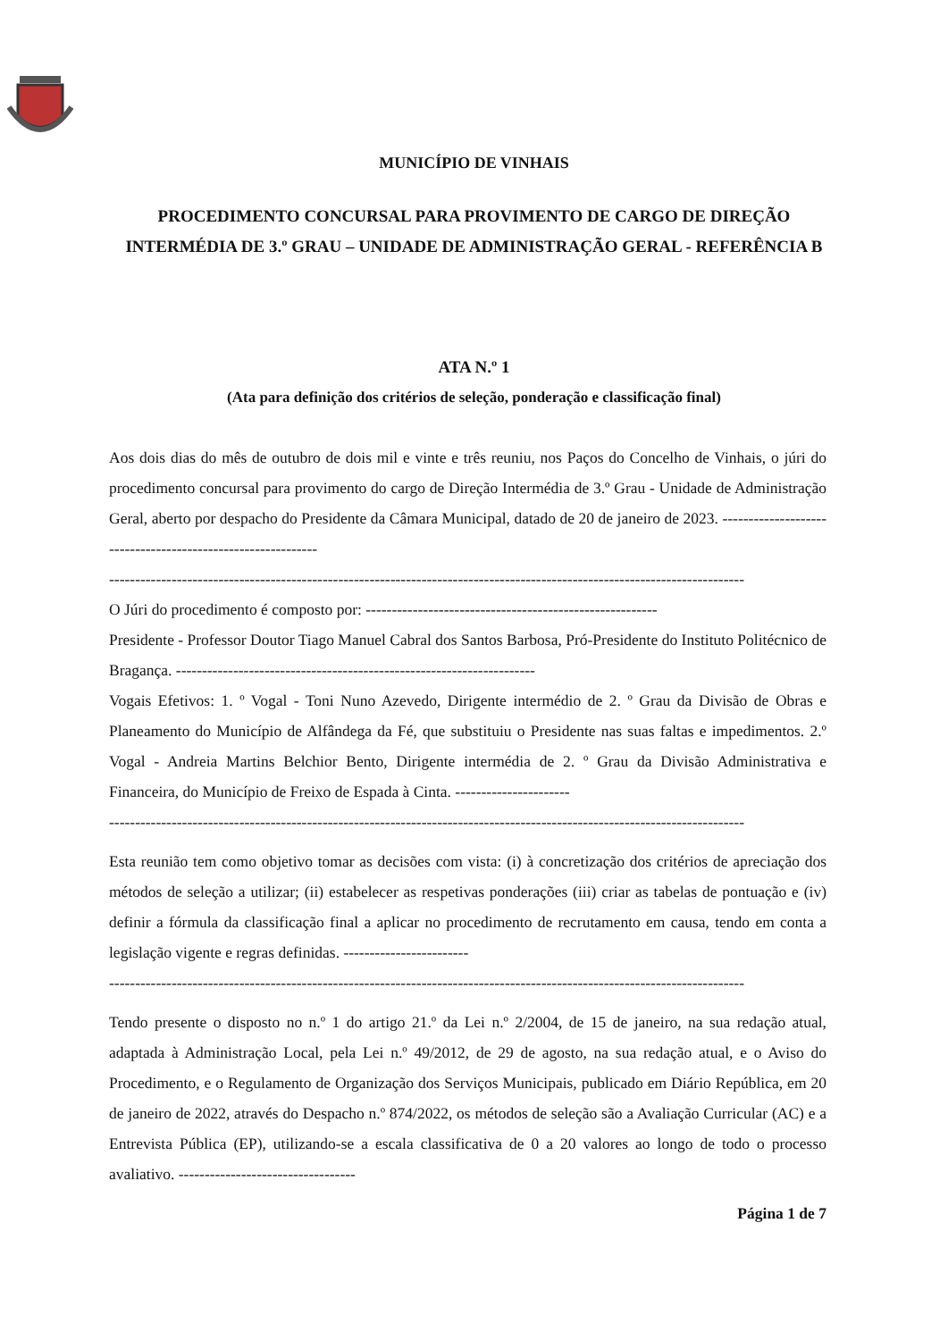MUNICÍPIO DE VINHAIS
PROCEDIMENTO CONCURSAL PARA PROVIMENTO DE CARGO DE DIREÇÃO INTERMÉDIA DE 3.º GRAU – UNIDADE DE ADMINISTRAÇÃO GERAL - REFERÊNCIA B
ATA N.º 1
(Ata para definição dos critérios de seleção, ponderação e classificação final)
Aos dois dias do mês de outubro de dois mil e vinte e três reuniu, nos Paços do Concelho de Vinhais, o júri do procedimento concursal para provimento do cargo de Direção Intermédia de 3.º Grau - Unidade de Administração Geral, aberto por despacho do Presidente da Câmara Municipal, datado de 20 de janeiro de 2023. ------------------------------------------------------------
--------------------------------------------------------------------------------------------------------------------------
O Júri do procedimento é composto por: --------------------------------------------------------
Presidente - Professor Doutor Tiago Manuel Cabral dos Santos Barbosa, Pró-Presidente do Instituto Politécnico de Bragança. ---------------------------------------------------------------------
Vogais Efetivos: 1. º Vogal - Toni Nuno Azevedo, Dirigente intermédio de 2. º Grau da Divisão de Obras e Planeamento do Município de Alfândega da Fé, que substituiu o Presidente nas suas faltas e impedimentos. 2.º Vogal - Andreia Martins Belchior Bento, Dirigente intermédia de 2. º Grau da Divisão Administrativa e Financeira, do Município de Freixo de Espada à Cinta. ----------------------
--------------------------------------------------------------------------------------------------------------------------
Esta reunião tem como objetivo tomar as decisões com vista: (i) à concretização dos critérios de apreciação dos métodos de seleção a utilizar; (ii) estabelecer as respetivas ponderações (iii) criar as tabelas de pontuação e (iv) definir a fórmula da classificação final a aplicar no procedimento de recrutamento em causa, tendo em conta a legislação vigente e regras definidas. ------------------------
--------------------------------------------------------------------------------------------------------------------------
Tendo presente o disposto no n.º 1 do artigo 21.º da Lei n.º 2/2004, de 15 de janeiro, na sua redação atual, adaptada à Administração Local, pela Lei n.º 49/2012, de 29 de agosto, na sua redação atual, e o Aviso do Procedimento, e o Regulamento de Organização dos Serviços Municipais, publicado em Diário República, em 20 de janeiro de 2022, através do Despacho n.º 874/2022, os métodos de seleção são a Avaliação Curricular (AC) e a Entrevista Pública (EP), utilizando-se a escala classificativa de 0 a 20 valores ao longo de todo o processo avaliativo. ----------------------------------
Página 1 de 7